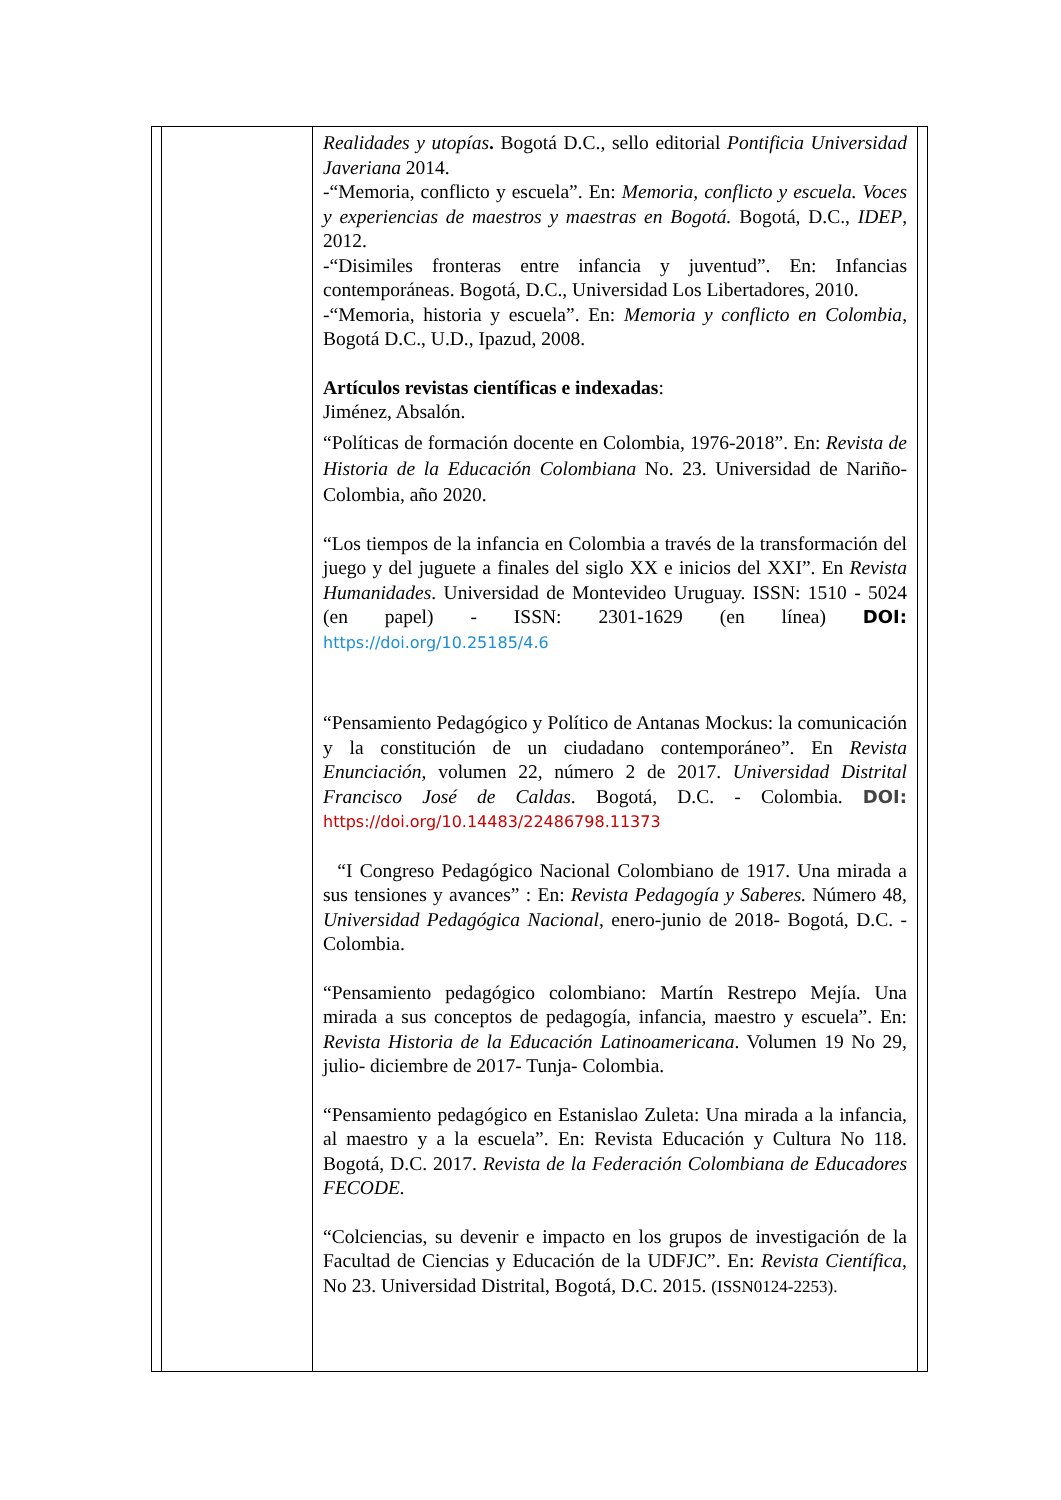| | | Realidades y utopías . Bogotá D.C., sello editorial Pontificia Universidad Javeriana 2014. -“Memoria, conflicto y escuela”. En: Memoria, conflicto y escuela. Voces y experiencias de maestros y maestras en Bogotá. Bogotá, D.C., IDEP , 2012. -“Disimiles fronteras entre infancia y juventud”. En: Infancias contemporáneas. Bogotá, D.C., Universidad Los Libertadores, 2010. -“Memoria, historia y escuela”. En: Memoria y conflicto en Colombia , Bogotá D.C., U.D., Ipazud, 2008. Artículos revistas científicas e indexadas : Jiménez, Absalón. “Políticas de formación docente en Colombia, 1976-2018”. En: Revista de Historia de la Educación Colombiana No. 23. Universidad de Nariño- Colombia, año 2020. “Los tiempos de la infancia en Colombia a través de la transformación del juego y del juguete a finales del siglo XX e inicios del XXI”. En Revista Humanidades . Universidad de Montevideo Uruguay. ISSN: 1510 - 5024 (en papel) - ISSN: 2301-1629 (en línea) DOI: https://doi.org/10.25185/4.6 “Pensamiento Pedagógico y Político de Antanas Mockus: la comunicación y la constitución de un ciudadano contemporáneo”. En Revista Enunciación, volumen 22, número 2 de 2017. Universidad Distrital Francisco José de Caldas . Bogotá, D.C. - Colombia. DOI: https://doi.org/10.14483/22486798.11373 “I Congreso Pedagógico Nacional Colombiano de 1917. Una mirada a sus tensiones y avances” : En: Revista Pedagogía y Saberes. Número 48, Universidad Pedagógica Nacional , enero-junio de 2018- Bogotá, D.C. - Colombia. “Pensamiento pedagógico colombiano: Martín Restrepo Mejía. Una mirada a sus conceptos de pedagogía, infancia, maestro y escuela”. En: Revista Historia de la Educación Latinoamericana . Volumen 19 No 29, julio- diciembre de 2017- Tunja- Colombia. “Pensamiento pedagógico en Estanislao Zuleta: Una mirada a la infancia, al maestro y a la escuela”. En: Revista Educación y Cultura No 118. Bogotá, D.C. 2017. Revista de la Federación Colombiana de Educadores FECODE. “Colciencias, su devenir e impacto en los grupos de investigación de la Facultad de Ciencias y Educación de la UDFJC”. En: Revista Científica, No 23. Universidad Distrital, Bogotá, D.C. 2015. (ISSN0124-2253). | |